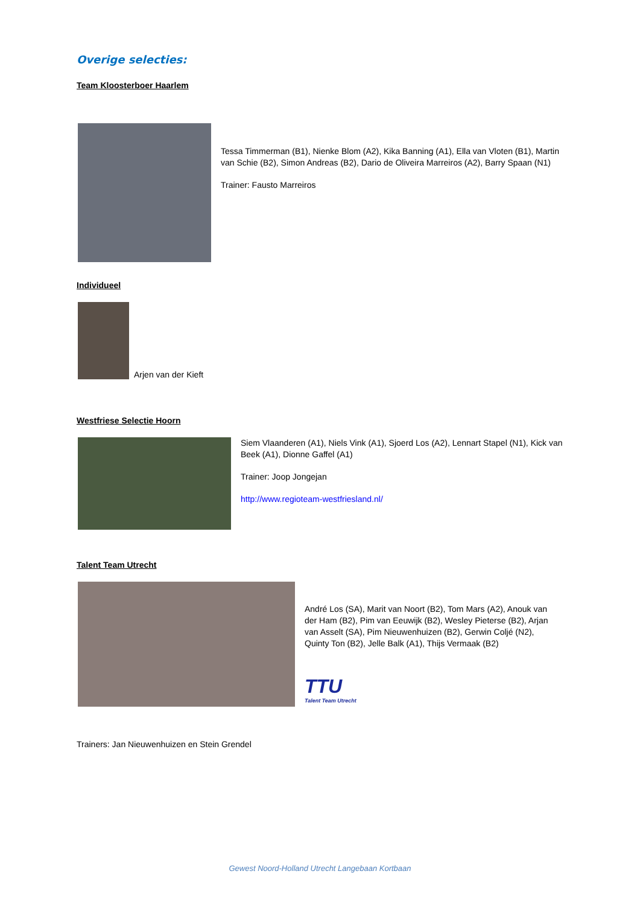Overige selecties:
Team Kloosterboer Haarlem
Tessa Timmerman (B1), Nienke Blom (A2), Kika Banning (A1), Ella van Vloten (B1), Martin van Schie (B2), Simon Andreas (B2), Dario de Oliveira Marreiros (A2), Barry Spaan (N1)
Trainer: Fausto Marreiros
Individueel
Arjen van der Kieft
Westfriese Selectie Hoorn
Siem Vlaanderen (A1), Niels Vink (A1), Sjoerd Los (A2), Lennart Stapel (N1), Kick van Beek (A1), Dionne Gaffel (A1)
Trainer: Joop Jongejan
http://www.regioteam-westfriesland.nl/
Talent Team Utrecht
André Los (SA), Marit van Noort (B2), Tom Mars (A2), Anouk van der Ham (B2), Pim van Eeuwijk (B2), Wesley Pieterse (B2), Arjan van Asselt (SA), Pim Nieuwenhuizen (B2), Gerwin Coljé (N2), Quinty Ton (B2), Jelle Balk (A1), Thijs Vermaak (B2)
TTU
Talent Team Utrecht
Trainers: Jan Nieuwenhuizen en Stein Grendel
Gewest Noord-Holland Utrecht Langebaan Kortbaan